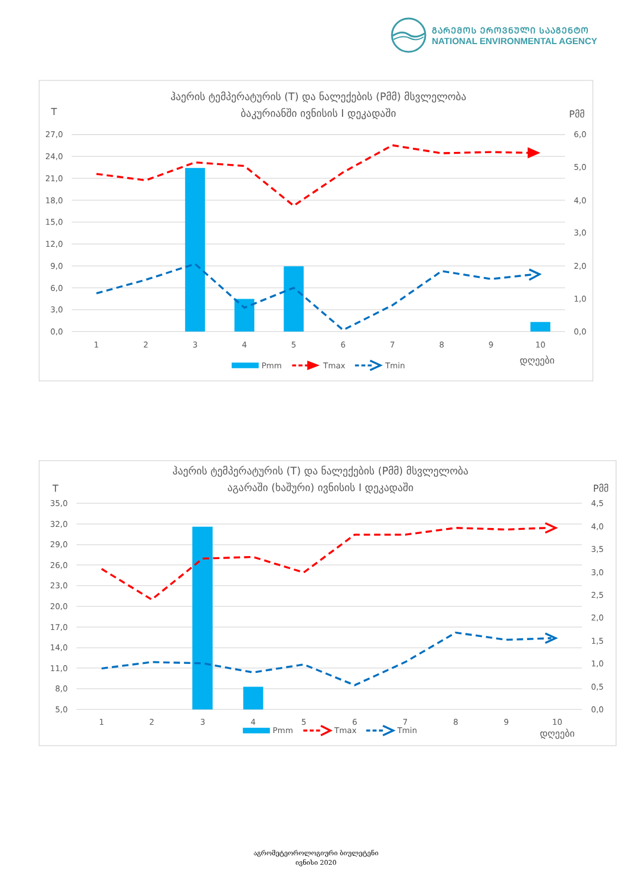ᲒᲐᲠᲔᲛᲝᲡ ᲔᲠᲝᲕᲜᲣᲚᲘ ᲡᲐᲐᲒᲔᲜᲢᲝ
NATIONAL ENVIRONMENTAL AGENCY
ჰაერის ტემპერატურის (T) და ნალექების (Pმმ) მსვლელობა
ბაკურიანში ივნისის I დეკადაში
T
Pმმ
27,0
24,0
21,0
18,0
15,0
12,0
9,0
6,0
3,0
0,0
6,0
5,0
4,0
3,0
2,0
1,0
0,0
1
2
3
4
5
6
7
8
9
10
Pmm
Tmax
Tmin
დღეები
ჰაერის ტემპერატურის (T) და ნალექების (Pმმ) მსვლელობა
აგარაში (ხაშური) ივნისის I დეკადაში
T
Pმმ
35,0
32,0
29,0
26,0
23,0
20,0
17,0
14,0
11,0
8,0
5,0
4,5
4,0
3,5
3,0
2,5
2,0
1,5
1,0
0,5
0,0
1
2
3
4
5
6
7
8
9
10
Pmm
Tmax
Tmin
დღეები
აგრომეტეოროლოგიური ბიულეტენი
ივნისი 2020